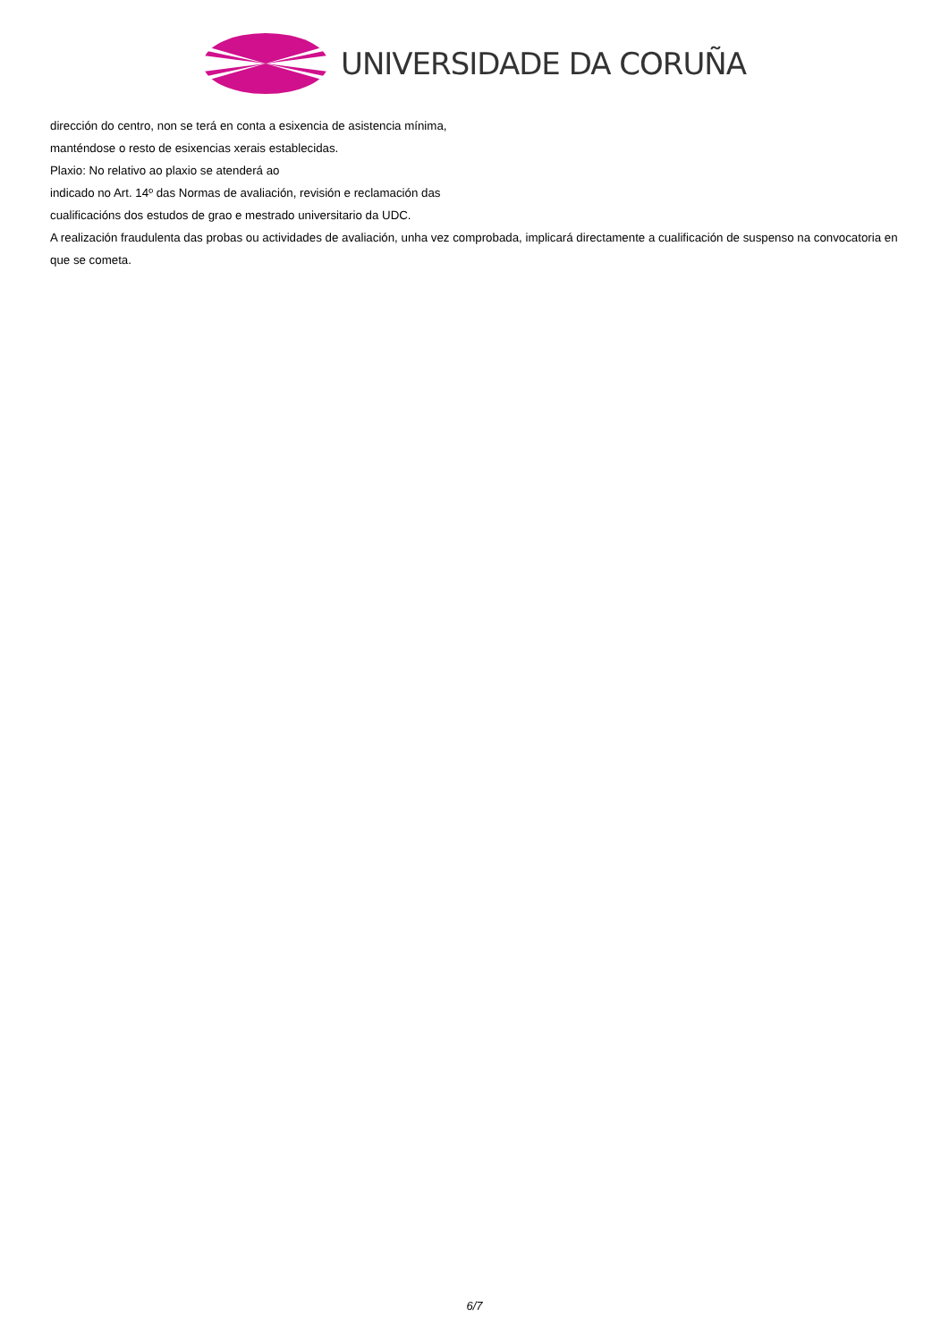UNIVERSIDADE DA CORUÑA
dirección do centro, non se terá en conta a esixencia de asistencia mínima,
manténdose o resto de esixencias xerais establecidas.
Plaxio: No relativo ao plaxio se atenderá ao
indicado no Art. 14º das Normas de avaliación, revisión e reclamación das
cualificacións dos estudos de grao e mestrado universitario da UDC.
A realización fraudulenta das probas ou actividades de avaliación, unha vez comprobada, implicará directamente a cualificación de suspenso na convocatoria en que se cometa.
6/7